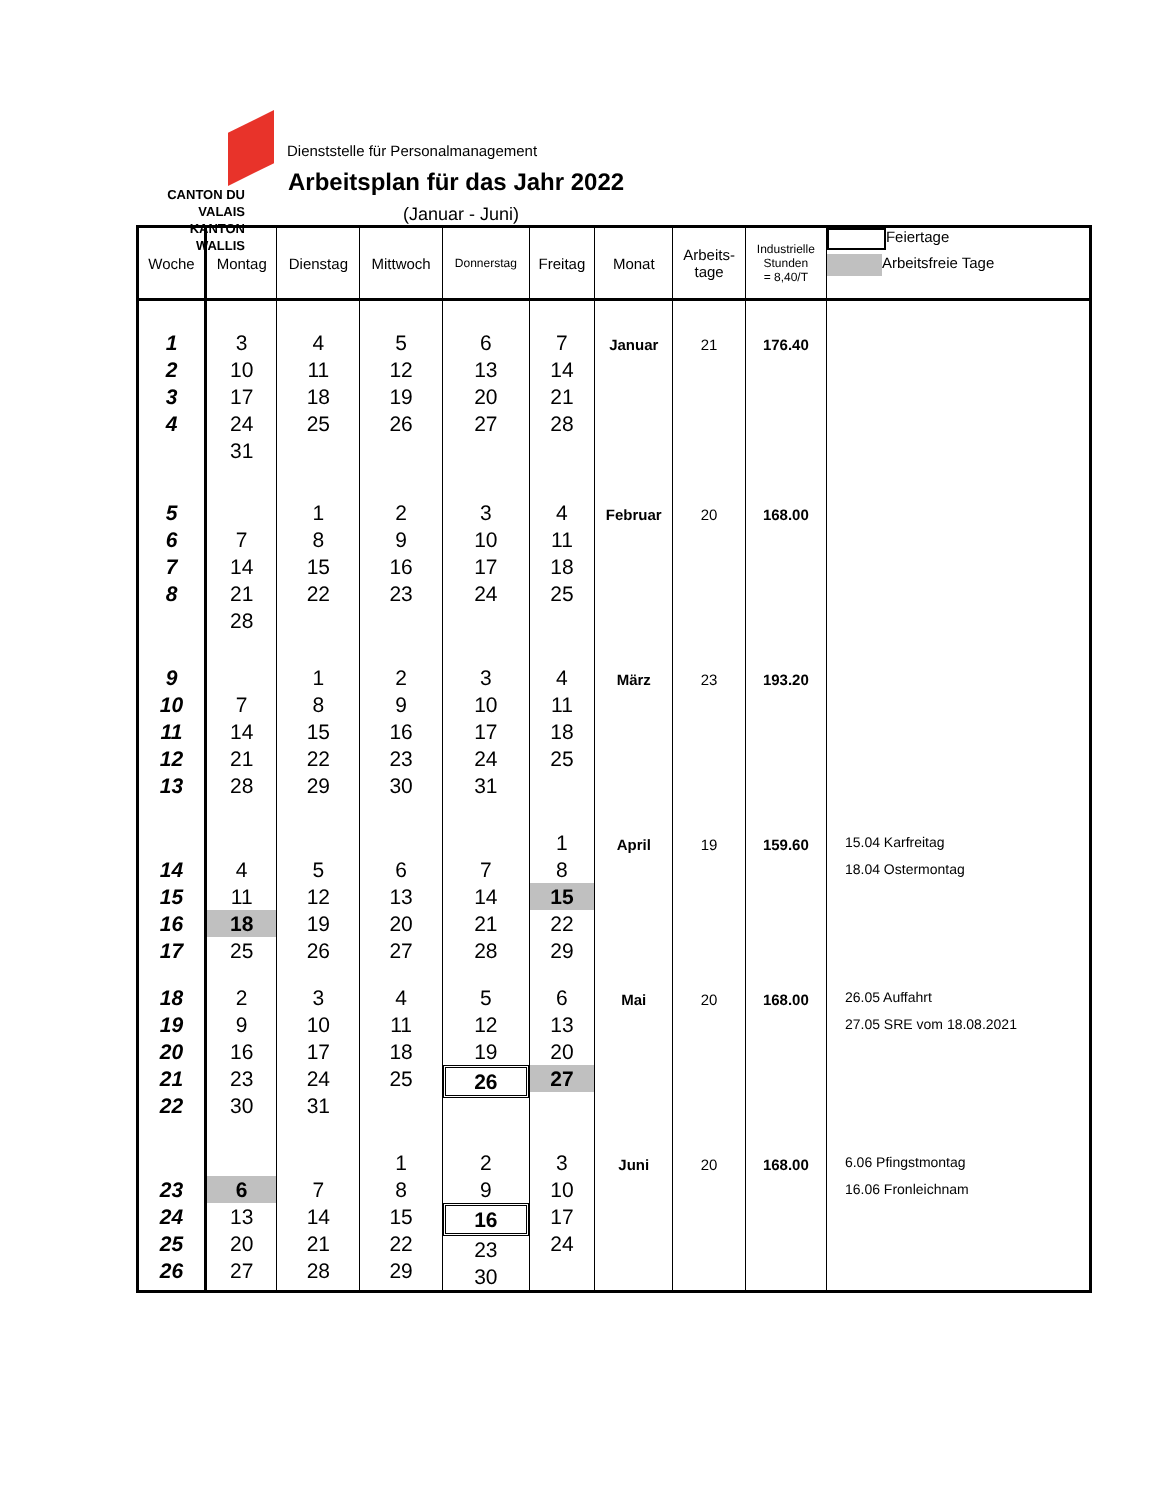CANTON DU VALAIS
KANTON WALLIS
Dienststelle für Personalmanagement
Arbeitsplan für das Jahr 2022
(Januar - Juni)
| Woche | Montag | Dienstag | Mittwoch | Donnerstag | Freitag | Monat | Arbeits- tage | Industrielle Stunden = 8,40/T | Feiertage Arbeitsfreie Tage |
| --- | --- | --- | --- | --- | --- | --- | --- | --- | --- |
| 1 2 3 4 | 3 10 17 24 31 | 4 11 18 25 | 5 12 19 26 | 6 13 20 27 | 7 14 21 28 | Januar | 21 | 176.40 | |
| 5 6 7 8 | 7 14 21 28 | 1 8 15 22 | 2 9 16 23 | 3 10 17 24 | 4 11 18 25 | Februar | 20 | 168.00 | |
| 9 10 11 12 13 | 7 14 21 28 | 1 8 15 22 29 | 2 9 16 23 30 | 3 10 17 24 31 | 4 11 18 25 | März | 23 | 193.20 | |
| 14 15 16 17 | 4 11 18 25 | 5 12 19 26 | 6 13 20 27 | 7 14 21 28 | 1 8 15 22 29 | April | 19 | 159.60 | 15.04 Karfreitag 18.04 Ostermontag |
| 18 19 20 21 22 | 2 9 16 23 30 | 3 10 17 24 31 | 4 11 18 25 | 5 12 19 26 | 6 13 20 27 | Mai | 20 | 168.00 | 26.05 Auffahrt 27.05 SRE vom 18.08.2021 |
| 23 24 25 26 | 6 13 20 27 | 7 14 21 28 | 1 8 15 22 29 | 2 9 16 23 30 | 3 10 17 24 | Juni | 20 | 168.00 | 6.06 Pfingstmontag 16.06 Fronleichnam |